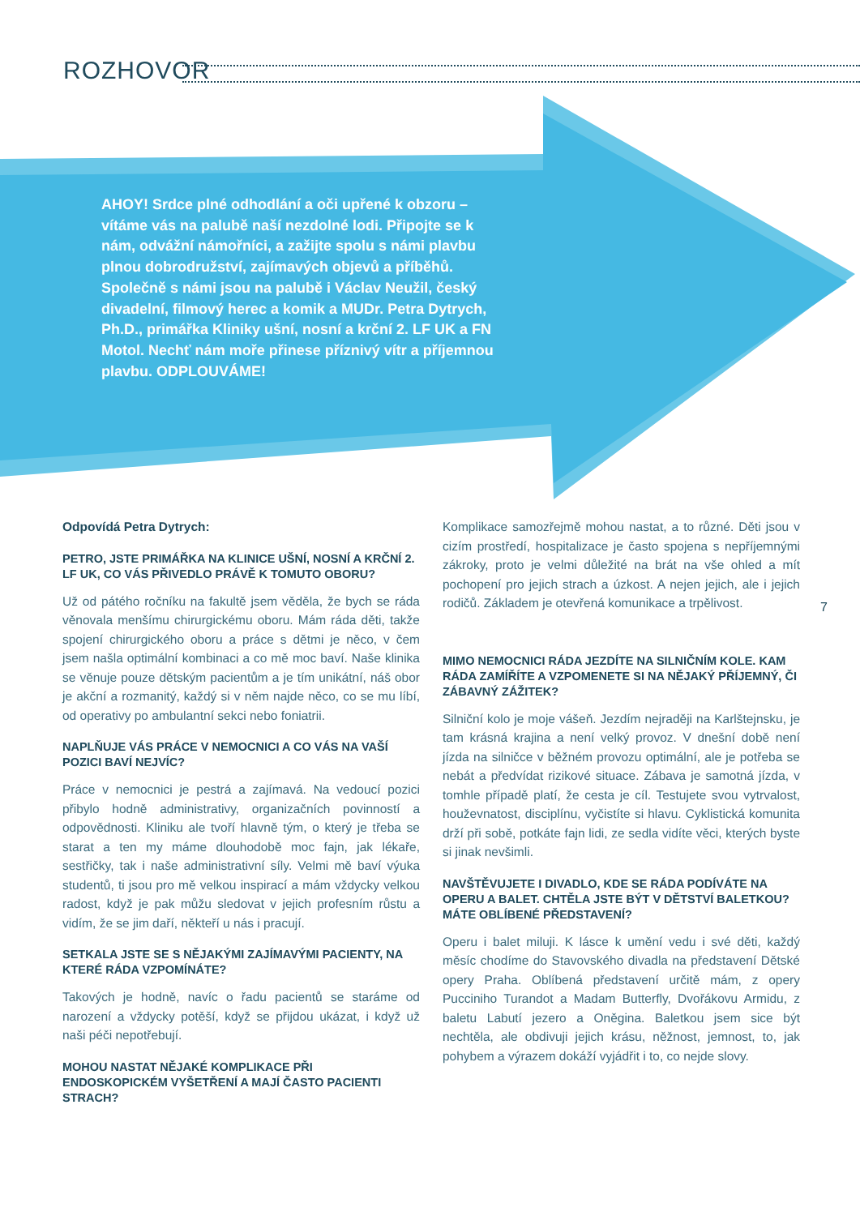ROZHOVOR
AHOY! Srdce plné odhodlání a oči upřené k obzoru – vítáme vás na palubě naší nezdolné lodi. Připojte se k nám, odvážní námořníci, a zažijte spolu s námi plavbu plnou dobrodružství, zajímavých objevů a příběhů. Společně s námi jsou na palubě i Václav Neužil, český divadelní, filmový herec a komik a MUDr. Petra Dytrych, Ph.D., primářka Kliniky ušní, nosní a krční 2. LF UK a FN Motol. Nechť nám moře přinese příznivý vítr a příjemnou plavbu. ODPLOUVÁME!
Odpovídá Petra Dytrych:
PETRO, JSTE PRIMÁŘKA NA KLINICE UŠNÍ, NOSNÍ A KRČNÍ 2. LF UK, CO VÁS PŘIVEDLO PRÁVĚ K TOMUTO OBORU?
Už od pátého ročníku na fakultě jsem věděla, že bych se ráda věnovala menšímu chirurgickému oboru. Mám ráda děti, takže spojení chirurgického oboru a práce s dětmi je něco, v čem jsem našla optimální kombinaci a co mě moc baví. Naše klinika se věnuje pouze dětským pacientům a je tím unikátní, náš obor je akční a rozmanitý, každý si v něm najde něco, co se mu líbí, od operativy po ambulantní sekci nebo foniatrii.
NAPLŇUJE VÁS PRÁCE V NEMOCNICI A CO VÁS NA VAŠÍ POZICI BAVÍ NEJVÍC?
Práce v nemocnici je pestrá a zajímavá. Na vedoucí pozici přibylo hodně administrativy, organizačních povinností a odpovědnosti. Kliniku ale tvoří hlavně tým, o který je třeba se starat a ten my máme dlouhodobě moc fajn, jak lékaře, sestřičky, tak i naše administrativní síly. Velmi mě baví výuka studentů, ti jsou pro mě velkou inspirací a mám vždycky velkou radost, když je pak můžu sledovat v jejich profesním růstu a vidím, že se jim daří, někteří u nás i pracují.
SETKALA JSTE SE S NĚJAKÝMI ZAJÍMAVÝMI PACIENTY, NA KTERÉ RÁDA VZPOMÍNÁTE?
Takových je hodně, navíc o řadu pacientů se staráme od narození a vždycky potěší, když se přijdou ukázat, i když už naši péči nepotřebují.
MOHOU NASTAT NĚJAKÉ KOMPLIKACE PŘI ENDOSKOPICKÉM VYŠETŘENÍ A MAJÍ ČASTO PACIENTI STRACH?
Komplikace samozřejmě mohou nastat, a to různé. Děti jsou v cizím prostředí, hospitalizace je často spojena s nepříjemnými zákroky, proto je velmi důležité na brát na vše ohled a mít pochopení pro jejich strach a úzkost. A nejen jejich, ale i jejich rodičů. Základem je otevřená komunikace a trpělivost.
MIMO NEMOCNICI RÁDA JEZDÍTE NA SILNIČNÍM KOLE. KAM RÁDA ZAMÍŘÍTE A VZPOMENETE SI NA NĚJAKÝ PŘÍJEMNÝ, ČI ZÁBAVNÝ ZÁŽITEK?
Silniční kolo je moje vášeň. Jezdím nejraději na Karlštejnsku, je tam krásná krajina a není velký provoz. V dnešní době není jízda na silničce v běžném provozu optimální, ale je potřeba se nebát a předvídat rizikové situace. Zábava je samotná jízda, v tomhle případě platí, že cesta je cíl. Testujete svou vytrvalost, houževnatost, disciplínu, vyčistíte si hlavu. Cyklistická komunita drží při sobě, potkáte fajn lidi, ze sedla vidíte věci, kterých byste si jinak nevšimli.
NAVŠTĚVUJETE I DIVADLO, KDE SE RÁDA PODÍVÁTE NA OPERU A BALET. CHTĚLA JSTE BÝT V DĚTSTVÍ BALETKOU? MÁTE OBLÍBENÉ PŘEDSTAVENÍ?
Operu i balet miluji. K lásce k umění vedu i své děti, každý měsíc chodíme do Stavovského divadla na představení Dětské opery Praha. Oblíbená představení určitě mám, z opery Pucciniho Turandot a Madam Butterfly, Dvořákovu Armidu, z baletu Labutí jezero a Oněgina. Baletkou jsem sice být nechtěla, ale obdivuji jejich krásu, něžnost, jemnost, to, jak pohybem a výrazem dokáží vyjádřit i to, co nejde slovy.
7